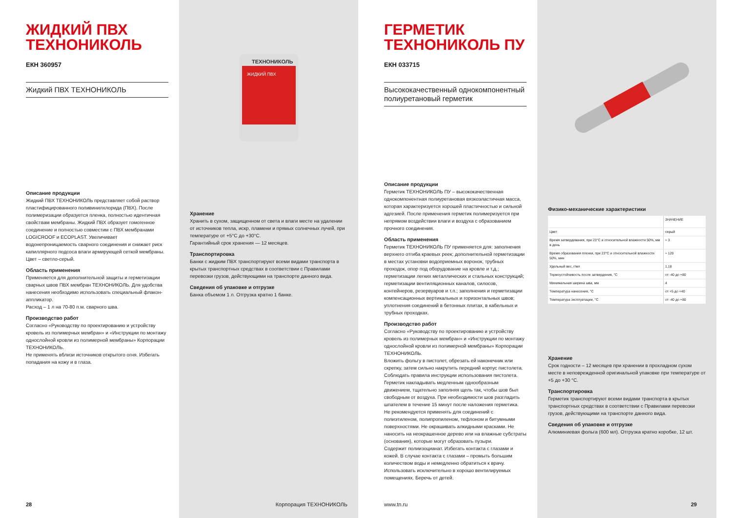ЖИДКИЙ ПВХ ТЕХНОНИКОЛЬ
ЕКН 360957
Жидкий ПВХ ТЕХНОНИКОЛЬ
Описание продукции
Жидкий ПВХ ТЕХНОНИКОЛЬ представляет собой раствор пластифицированного поливинилхлорида (ПВХ). После полимеризации образуется пленка, полностью идентичная свойствам мембраны. Жидкий ПВХ образует гомогенное соединение и полностью совместим с ПВХ мембранами LOGICROOF и ECOPLAST. Увеличивает водонепроницаемость сварного соединения и снижает риск капиллярного подсоса влаги армирующей сеткой мембраны. Цвет – светло-серый.
Область применения
Применяется для дополнительной защиты и герметизации сварных швов ПВХ мембран ТЕХНОНИКОЛЬ. Для удобства нанесения необходимо использовать специальный флакон-аппликатор.
Расход – 1 л на 70-80 п.м. сварного шва.
Производство работ
Согласно «Руководству по проектированию и устройству кровель из полимерных мембран» и «Инструкции по монтажу однослойной кровли из полимерной мембраны» Корпорации ТЕХНОНИКОЛЬ.
Не применять вблизи источников открытого огня. Избегать попадания на кожу и в глаза.
28
ТЕХНОНИКОЛЬ
ЖИДКИЙ ПВХ
Хранение
Хранить в сухом, защищенном от света и влаги месте на удалении от источников тепла, искр, пламени и прямых солнечных лучей, при температуре от +5°C до +30°C.
Гарантийный срок хранения — 12 месяцев.
Транспортировка
Банки с жидким ПВХ транспортируют всеми видами транспорта в крытых транспортных средствах в соответствии с Правилами перевозки грузов, действующими на транспорте данного вида.
Сведения об упаковке и отгрузке
Банка объемом 1 л. Отгрузка кратно 1 банке.
Корпорация ТЕХНОНИКОЛЬ
ГЕРМЕТИК ТЕХНОНИКОЛЬ ПУ
ЕКН 033715
Высококачественный однокомпонентный полиуретановый герметик
Описание продукции
Герметик ТЕХНОНИКОЛЬ ПУ – высококачественная однокомпонентная полиуретановая вязкоэластичная масса, которая характеризуется хорошей пластичностью и сильной адгезией. После применения герметик полимеризуется при непрямом воздействии влаги и воздуха с образованием прочного соединения.
Область применения
Герметик ТЕХНОНИКОЛЬ ПУ применяется для: заполнения верхнего отгиба краевых реек; дополнительной герметизации в местах установки водоприемных воронок, трубных проходок, опор под оборудование на кровле и т.д.; герметизации легких металлических и стальных конструкций; герметизации вентиляционных каналов, силосов, контейнеров, резервуаров и т.п.; заполнения и герметизации компенсационных вертикальных и горизонтальных швов; уплотнения соединений в бетонных плитах, в кабельных и трубных проходках.
Производство работ
Согласно «Руководству по проектированию и устройству кровель из полимерных мембран» и «Инструкции по монтажу однослойной кровли из полимерной мембраны» Корпорации ТЕХНОНИКОЛЬ.
Вложить фольгу в пистолет, обрезать ей наконечник или скрепку, затем сильно накрутить передний корпус пистолета. Соблюдать правила инструкции использования пистолета. Герметик накладывать медленным однообразным движением, тщательно заполняя щель так, чтобы шов был свободным от воздуха. При необходимости шов разгладить шпателем в течение 15 минут после наложения герметика.
Не рекомендуется применять для соединений с полиэтиленом, полипропиленом, тефлоном и битумными поверхностями. Не окрашивать алкидными красками. Не наносить на неокрашенное дерево или на влажные субстраты (основания), которые могут образовать пузыри.
Содержит полиизоцианат. Избегать контакта с глазами и кожей. В случае контакта с глазами – промыть большим количеством воды и немедленно обратиться к врачу. Использовать исключительно в хорошо вентилируемых помещениях. Беречь от детей.
www.tn.ru
Физико-механические характеристики
| | ЗНАЧЕНИЕ |
| Цвет | серый |
| Время затвердевания, при 23°C и относительной влажности 50%, мм в день | ≈ 3 |
| Время образования пленки, при 23°C и относительной влажности 50%, мин | ≈ 120 |
| Удельный вес, г/мл | 1,18 |
| Термоустойчивость после затвердения, °C | от -40 до +80 |
| Минимальная ширина шва, мм | 4 |
| Температура нанесения, °C | от +5 до +40 |
| Температура эксплуатации, °C | от -40 до +80 |
Хранение
Срок годности – 12 месяцев при хранении в прохладном сухом месте в неповрежденной оригинальной упаковке при температуре от +5 до +30 °C.
Транспортировка
Герметик транспортируют всеми видами транспорта в крытых транспортных средствах в соответствии с Правилами перевозки грузов, действующими на транспорте данного вида.
Сведения об упаковке и отгрузке
Алюминиевая фольга (600 мл). Отгрузка кратно коробке, 12 шт.
29